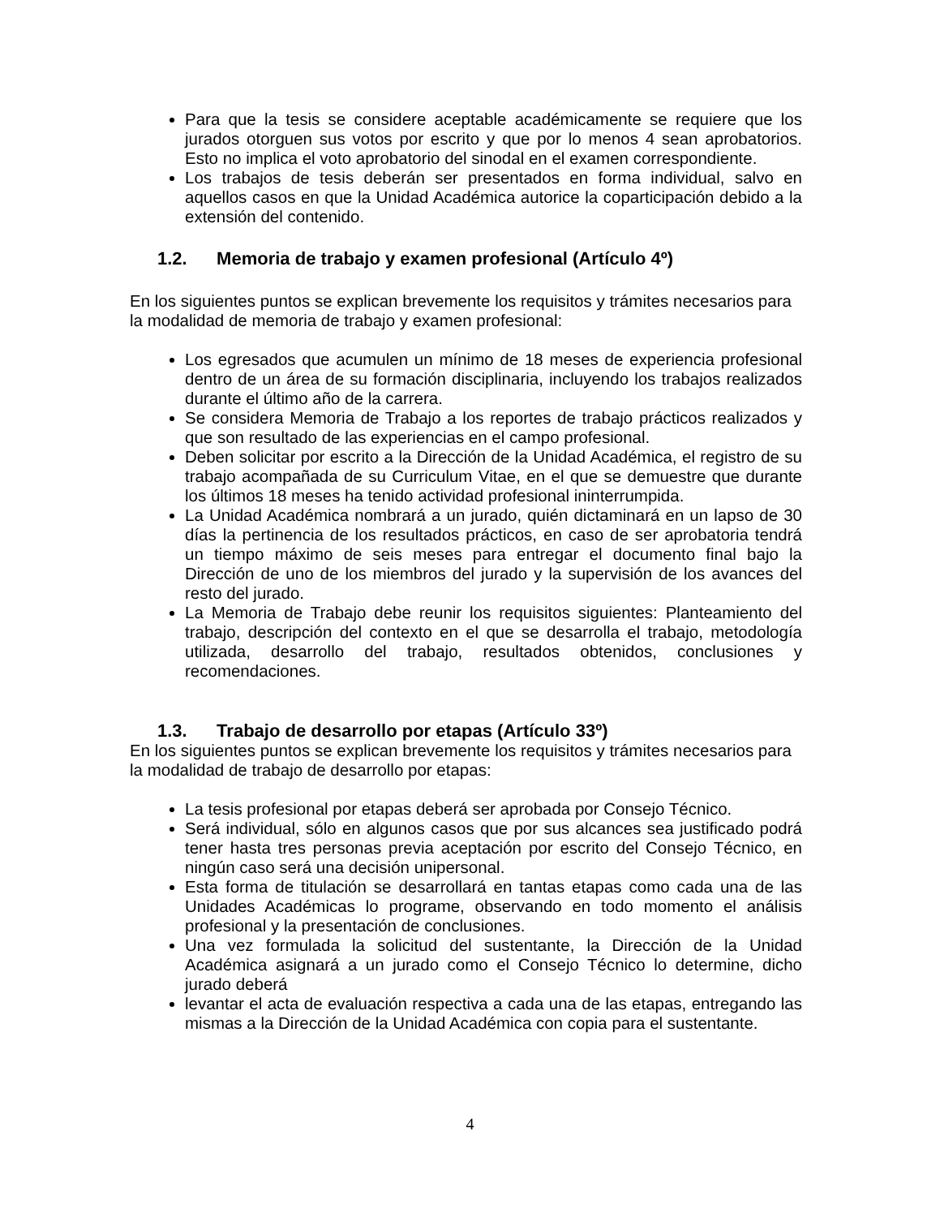Para que la tesis se considere aceptable académicamente se requiere que los jurados otorguen sus votos por escrito y que por lo menos 4 sean aprobatorios. Esto no implica el voto aprobatorio del sinodal en el examen correspondiente.
Los trabajos de tesis deberán ser presentados en forma individual, salvo en aquellos casos en que la Unidad Académica autorice la coparticipación debido a la extensión del contenido.
1.2. Memoria de trabajo y examen profesional (Artículo 4º)
En los siguientes puntos se explican brevemente los requisitos y trámites necesarios para la modalidad de memoria de trabajo y examen profesional:
Los egresados que acumulen un mínimo de 18 meses de experiencia profesional dentro de un área de su formación disciplinaria, incluyendo los trabajos realizados durante el último año de la carrera.
Se considera Memoria de Trabajo a los reportes de trabajo prácticos realizados y que son resultado de las experiencias en el campo profesional.
Deben solicitar por escrito a la Dirección de la Unidad Académica, el registro de su trabajo acompañada de su Curriculum Vitae, en el que se demuestre que durante los últimos 18 meses ha tenido actividad profesional ininterrumpida.
La Unidad Académica nombrará a un jurado, quién dictaminará en un lapso de 30 días la pertinencia de los resultados prácticos, en caso de ser aprobatoria tendrá un tiempo máximo de seis meses para entregar el documento final bajo la Dirección de uno de los miembros del jurado y la supervisión de los avances del resto del jurado.
La Memoria de Trabajo debe reunir los requisitos siguientes: Planteamiento del trabajo, descripción del contexto en el que se desarrolla el trabajo, metodología utilizada, desarrollo del trabajo, resultados obtenidos, conclusiones y recomendaciones.
1.3. Trabajo de desarrollo por etapas (Artículo 33º)
En los siguientes puntos se explican brevemente los requisitos y trámites necesarios para la modalidad de trabajo de desarrollo por etapas:
La tesis profesional por etapas deberá ser aprobada por Consejo Técnico.
Será individual, sólo en algunos casos que por sus alcances sea justificado podrá tener hasta tres personas previa aceptación por escrito del Consejo Técnico, en ningún caso será una decisión unipersonal.
Esta forma de titulación se desarrollará en tantas etapas como cada una de las Unidades Académicas lo programe, observando en todo momento el análisis profesional y la presentación de conclusiones.
Una vez formulada la solicitud del sustentante, la Dirección de la Unidad Académica asignará a un jurado como el Consejo Técnico lo determine, dicho jurado deberá
levantar el acta de evaluación respectiva a cada una de las etapas, entregando las mismas a la Dirección de la Unidad Académica con copia para el sustentante.
4